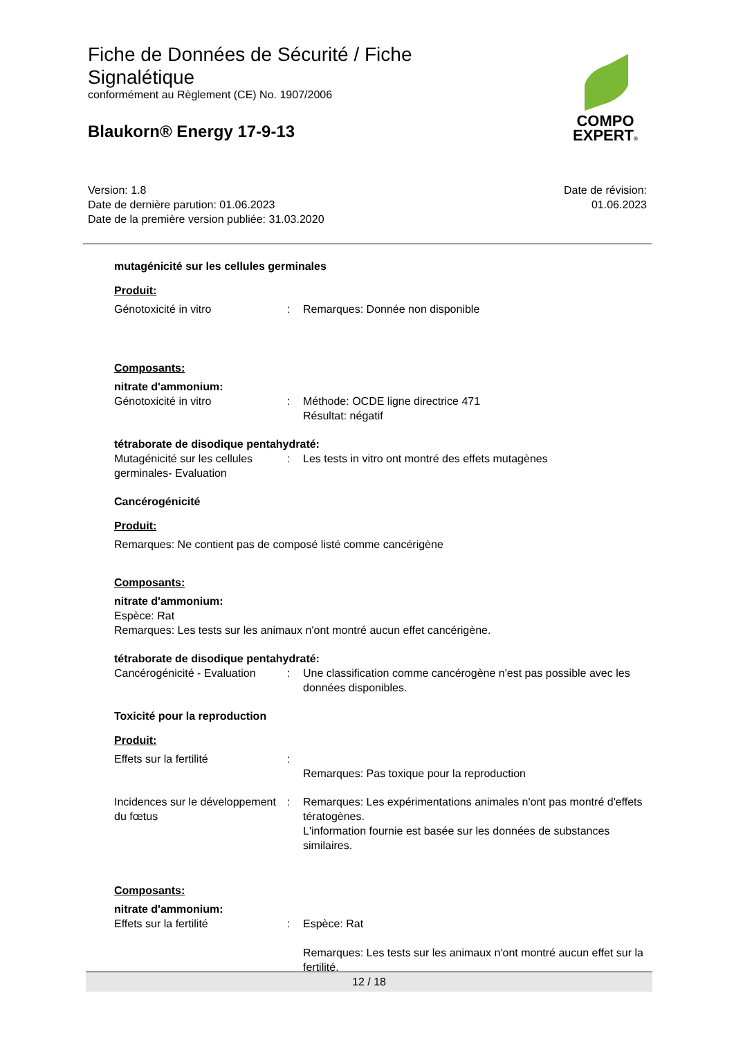Fiche de Données de Sécurité / Fiche
Signalétique
conformément au Règlement (CE) No. 1907/2006
Blaukorn® Energy 17-9-13
COMPO
EXPERT®
Version: 1.8
Date de dernière parution: 01.06.2023
Date de la première version publiée: 31.03.2020
Date de révision:
01.06.2023
mutagénicité sur les cellules germinales
Produit:
Génotoxicité in vitro : Remarques: Donnée non disponible
Composants:
nitrate d'ammonium:
Génotoxicité in vitro : Méthode: OCDE ligne directrice 471
Résultat: négatif
tétraborate de disodique pentahydraté:
Mutagénicité sur les cellules germinales- Evaluation
: Les tests in vitro ont montré des effets mutagènes
Cancérogénicité
Produit:
Remarques: Ne contient pas de composé listé comme cancérigène
Composants:
nitrate d'ammonium:
Espèce: Rat
Remarques: Les tests sur les animaux n'ont montré aucun effet cancérigène.
tétraborate de disodique pentahydraté:
Cancérogénicité - Evaluation
: Une classification comme cancérogène n'est pas possible avec les données disponibles.
Toxicité pour la reproduction
Produit:
Effets sur la fertilité :
Remarques: Pas toxique pour la reproduction
Incidences sur le développement du fœtus
: Remarques: Les expérimentations animales n'ont pas montré d'effets tératogènes.
L'information fournie est basée sur les données de substances similaires.
Composants:
nitrate d'ammonium:
Effets sur la fertilité : Espèce: Rat
Remarques: Les tests sur les animaux n'ont montré aucun effet sur la fertilité.
12 / 18